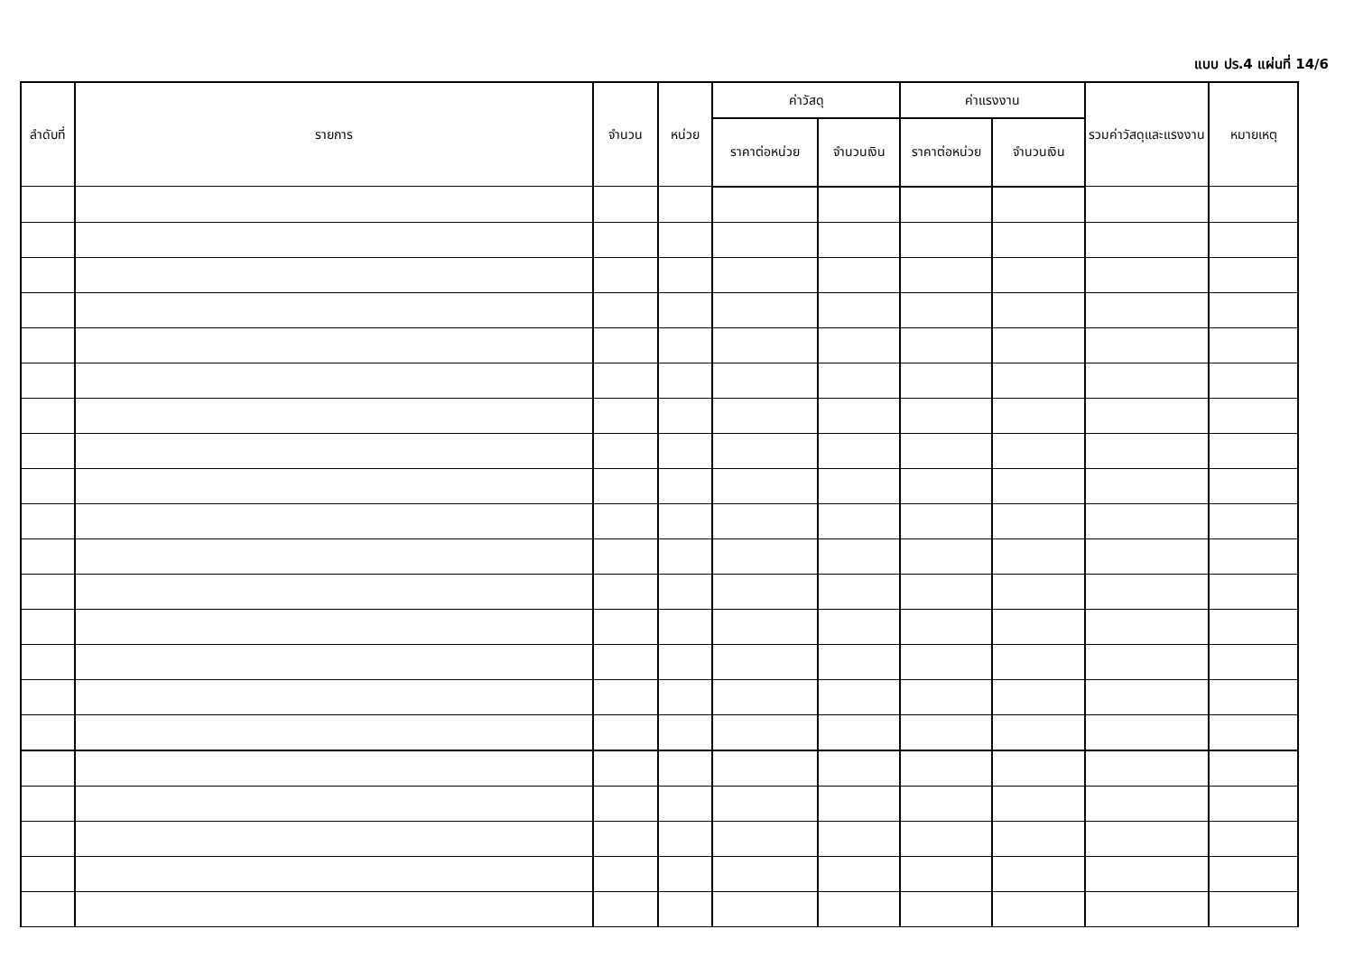แบบ ปร.4 แผ่นที่ 14/6
| ลำดับที่ | รายการ | จำนวน | หน่วย | ค่าวัสดุ | | ค่าแรงงาน | | รวมค่าวัสดุและแรงงาน | หมายเหตุ |
| --- | --- | --- | --- | --- | --- | --- | --- | --- | --- |
| | | | | ราคาต่อหน่วย | จำนวนเงิน | ราคาต่อหน่วย | จำนวนเงิน | | |